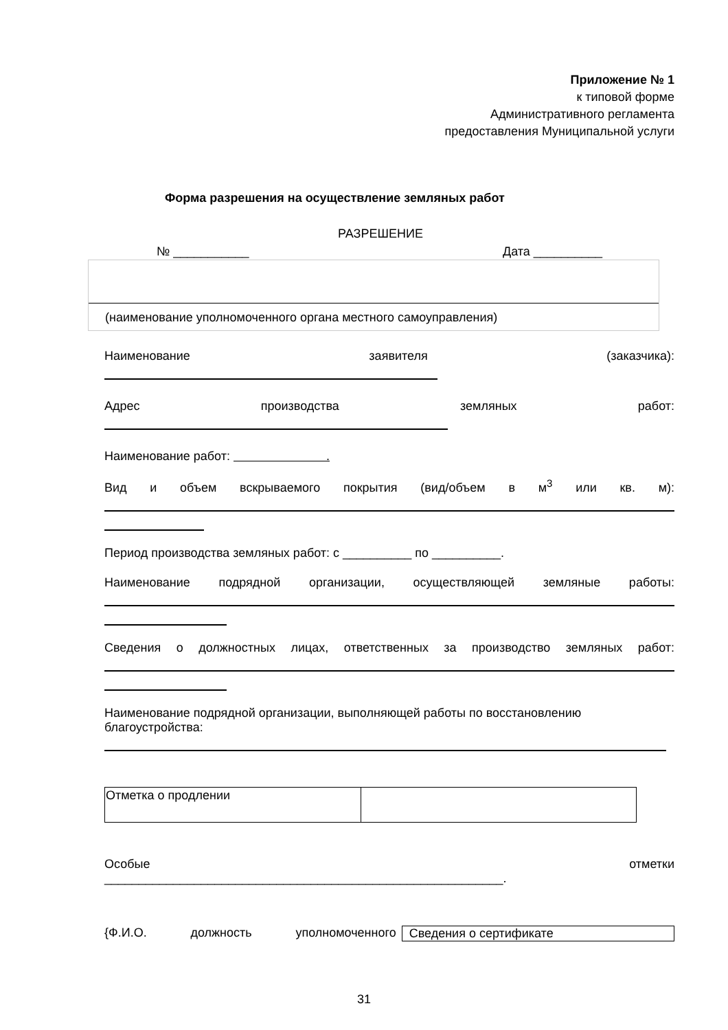Приложение № 1
к типовой форме
Административного регламента
предоставления Муниципальной услуги
Форма разрешения на осуществление земляных работ
РАЗРЕШЕНИЕ
№ ___________ Дата __________
(наименование уполномоченного органа местного самоуправления)
Наименование заявителя (заказчика):
Адрес производства земляных работ:
Наименование работ: .
Вид и объем вскрываемого покрытия (вид/объем в м<sup>3</sup> или кв. м):
Период производства земляных работ: с __________ по __________.
Наименование подрядной организации, осуществляющей земляные работы:
Сведения о должностных лицах, ответственных за производство земляных работ:
Наименование подрядной организации, выполняющей работы по восстановлению благоустройства:
| Отметка о продлении | |
Особые отметки
__________________________________________________________.
{Ф.И.О. должность уполномоченного Сведения о сертификате
31